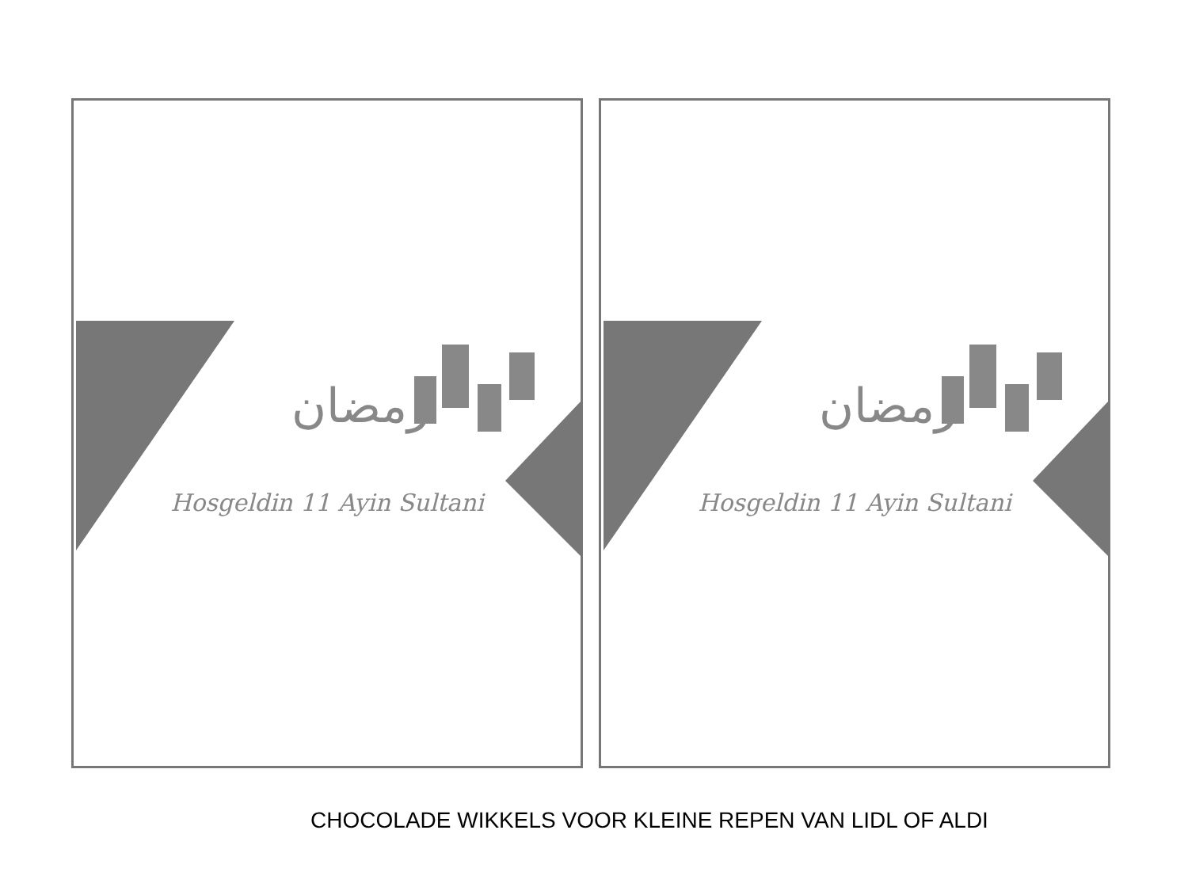رمضان
Hosgeldin 11 Ayin Sultani
رمضان
Hosgeldin 11 Ayin Sultani
CHOCOLADE WIKKELS VOOR KLEINE REPEN VAN LIDL OF ALDI